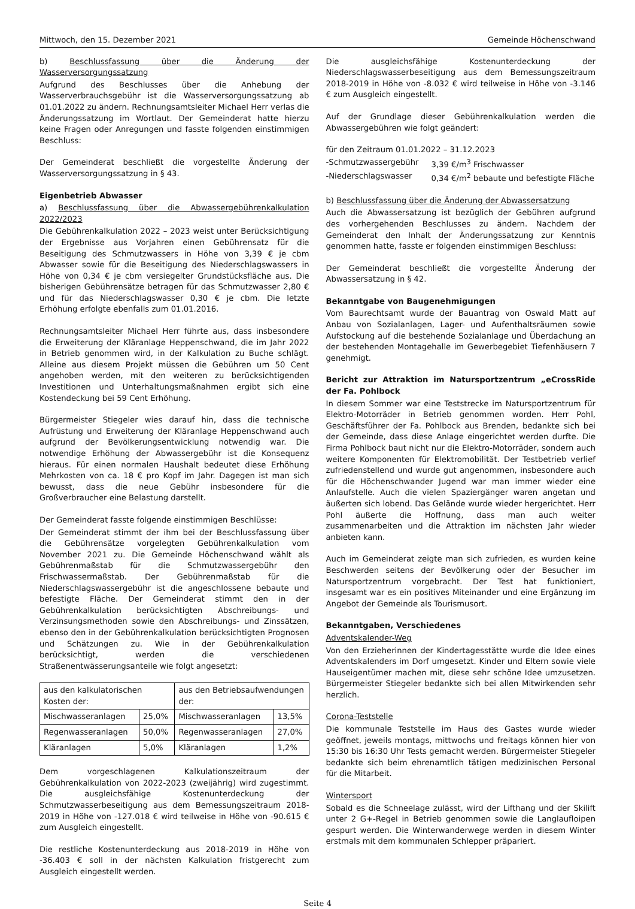Mittwoch, den 15. Dezember 2021 Gemeinde Höchenschwand
b) Beschlussfassung über die Änderung der Wasserversorgungssatzung
Aufgrund des Beschlusses über die Anhebung der Wasserverbrauchsgebühr ist die Wasserversorgungssatzung ab 01.01.2022 zu ändern. Rechnungsamtsleiter Michael Herr verlas die Änderungssatzung im Wortlaut. Der Gemeinderat hatte hierzu keine Fragen oder Anregungen und fasste folgenden einstimmigen Beschluss:
Der Gemeinderat beschließt die vorgestellte Änderung der Wasserversorgungssatzung in § 43.
Eigenbetrieb Abwasser
a) Beschlussfassung über die Abwassergebührenkalkulation 2022/2023
Die Gebührenkalkulation 2022 – 2023 weist unter Berücksichtigung der Ergebnisse aus Vorjahren einen Gebührensatz für die Beseitigung des Schmutzwassers in Höhe von 3,39 € je cbm Abwasser sowie für die Beseitigung des Niederschlagswassers in Höhe von 0,34 € je cbm versiegelter Grundstücksfläche aus. Die bisherigen Gebührensätze betragen für das Schmutzwasser 2,80 € und für das Niederschlagswasser 0,30 € je cbm. Die letzte Erhöhung erfolgte ebenfalls zum 01.01.2016.
Rechnungsamtsleiter Michael Herr führte aus, dass insbesondere die Erweiterung der Kläranlage Heppenschwand, die im Jahr 2022 in Betrieb genommen wird, in der Kalkulation zu Buche schlägt. Alleine aus diesem Projekt müssen die Gebühren um 50 Cent angehoben werden, mit den weiteren zu berücksichtigenden Investitionen und Unterhaltungsmaßnahmen ergibt sich eine Kostendeckung bei 59 Cent Erhöhung.
Bürgermeister Stiegeler wies darauf hin, dass die technische Aufrüstung und Erweiterung der Kläranlage Heppenschwand auch aufgrund der Bevölkerungsentwicklung notwendig war. Die notwendige Erhöhung der Abwassergebühr ist die Konsequenz hieraus. Für einen normalen Haushalt bedeutet diese Erhöhung Mehrkosten von ca. 18 € pro Kopf im Jahr. Dagegen ist man sich bewusst, dass die neue Gebühr insbesondere für die Großverbraucher eine Belastung darstellt.
Der Gemeinderat fasste folgende einstimmigen Beschlüsse:
Der Gemeinderat stimmt der ihm bei der Beschlussfassung über die Gebührensätze vorgelegten Gebührenkalkulation vom November 2021 zu. Die Gemeinde Höchenschwand wählt als Gebührenmaßstab für die Schmutzwassergebühr den Frischwassermaßstab. Der Gebührenmaßstab für die Niederschlagswassergebühr ist die angeschlossene bebaute und befestigte Fläche. Der Gemeinderat stimmt den in der Gebührenkalkulation berücksichtigten Abschreibungs- und Verzinsungsmethoden sowie den Abschreibungs- und Zinssätzen, ebenso den in der Gebührenkalkulation berücksichtigten Prognosen und Schätzungen zu. Wie in der Gebührenkalkulation berücksichtigt, werden die verschiedenen Straßenentwässerungsanteile wie folgt angesetzt:
| aus den kalkulatorischen Kosten der: | | aus den Betriebsaufwendungen der: | |
| Mischwasseranlagen | 25,0% | Mischwasseranlagen | 13,5% |
| Regenwasseranlagen | 50,0% | Regenwasseranlagen | 27,0% |
| Kläranlagen | 5,0% | Kläranlagen | 1,2% |
Dem vorgeschlagenen Kalkulationszeitraum der Gebührenkalkulation von 2022-2023 (zweijährig) wird zugestimmt. Die ausgleichsfähige Kostenunterdeckung der Schmutzwasserbeseitigung aus dem Bemessungszeitraum 2018-2019 in Höhe von -127.018 € wird teilweise in Höhe von -90.615 € zum Ausgleich eingestellt.
Die restliche Kostenunterdeckung aus 2018-2019 in Höhe von -36.403 € soll in der nächsten Kalkulation fristgerecht zum Ausgleich eingestellt werden.
Die ausgleichsfähige Kostenunterdeckung der Niederschlagswasserbeseitigung aus dem Bemessungszeitraum 2018-2019 in Höhe von -8.032 € wird teilweise in Höhe von -3.146 € zum Ausgleich eingestellt.
Auf der Grundlage dieser Gebührenkalkulation werden die Abwassergebühren wie folgt geändert:
für den Zeitraum 01.01.2022 – 31.12.2023
-Schmutzwassergebühr 3,39 €/m<sup>3</sup> Frischwasser
-Niederschlagswasser 0,34 €/m<sup>2</sup> bebaute und befestigte Fläche
b) Beschlussfassung über die Änderung der Abwassersatzung
Auch die Abwassersatzung ist bezüglich der Gebühren aufgrund des vorhergehenden Beschlusses zu ändern. Nachdem der Gemeinderat den Inhalt der Änderungssatzung zur Kenntnis genommen hatte, fasste er folgenden einstimmigen Beschluss:
Der Gemeinderat beschließt die vorgestellte Änderung der Abwassersatzung in § 42.
Bekanntgabe von Baugenehmigungen
Vom Baurechtsamt wurde der Bauantrag von Oswald Matt auf Anbau von Sozialanlagen, Lager- und Aufenthaltsräumen sowie Aufstockung auf die bestehende Sozialanlage und Überdachung an der bestehenden Montagehalle im Gewerbegebiet Tiefenhäusern 7 genehmigt.
Bericht zur Attraktion im Natursportzentrum „eCrossRide der Fa. Pohlbock
In diesem Sommer war eine Teststrecke im Natursportzentrum für Elektro-Motorräder in Betrieb genommen worden. Herr Pohl, Geschäftsführer der Fa. Pohlbock aus Brenden, bedankte sich bei der Gemeinde, dass diese Anlage eingerichtet werden durfte. Die Firma Pohlbock baut nicht nur die Elektro-Motorräder, sondern auch weitere Komponenten für Elektromobilität. Der Testbetrieb verlief zufriedenstellend und wurde gut angenommen, insbesondere auch für die Höchenschwander Jugend war man immer wieder eine Anlaufstelle. Auch die vielen Spaziergänger waren angetan und äußerten sich lobend. Das Gelände wurde wieder hergerichtet. Herr Pohl äußerte die Hoffnung, dass man auch weiter zusammenarbeiten und die Attraktion im nächsten Jahr wieder anbieten kann.
Auch im Gemeinderat zeigte man sich zufrieden, es wurden keine Beschwerden seitens der Bevölkerung oder der Besucher im Natursportzentrum vorgebracht. Der Test hat funktioniert, insgesamt war es ein positives Miteinander und eine Ergänzung im Angebot der Gemeinde als Tourismusort.
Bekanntgaben, Verschiedenes
Adventskalender-Weg
Von den Erzieherinnen der Kindertagesstätte wurde die Idee eines Adventskalenders im Dorf umgesetzt. Kinder und Eltern sowie viele Hauseigentümer machen mit, diese sehr schöne Idee umzusetzen. Bürgermeister Stiegeler bedankte sich bei allen Mitwirkenden sehr herzlich.
Corona-Teststelle
Die kommunale Teststelle im Haus des Gastes wurde wieder geöffnet, jeweils montags, mittwochs und freitags können hier von 15:30 bis 16:30 Uhr Tests gemacht werden. Bürgermeister Stiegeler bedankte sich beim ehrenamtlich tätigen medizinischen Personal für die Mitarbeit.
Wintersport
Sobald es die Schneelage zulässt, wird der Lifthang und der Skilift unter 2 G+-Regel in Betrieb genommen sowie die Langlaufloipen gespurt werden. Die Winterwanderwege werden in diesem Winter erstmals mit dem kommunalen Schlepper präpariert.
Seite 4